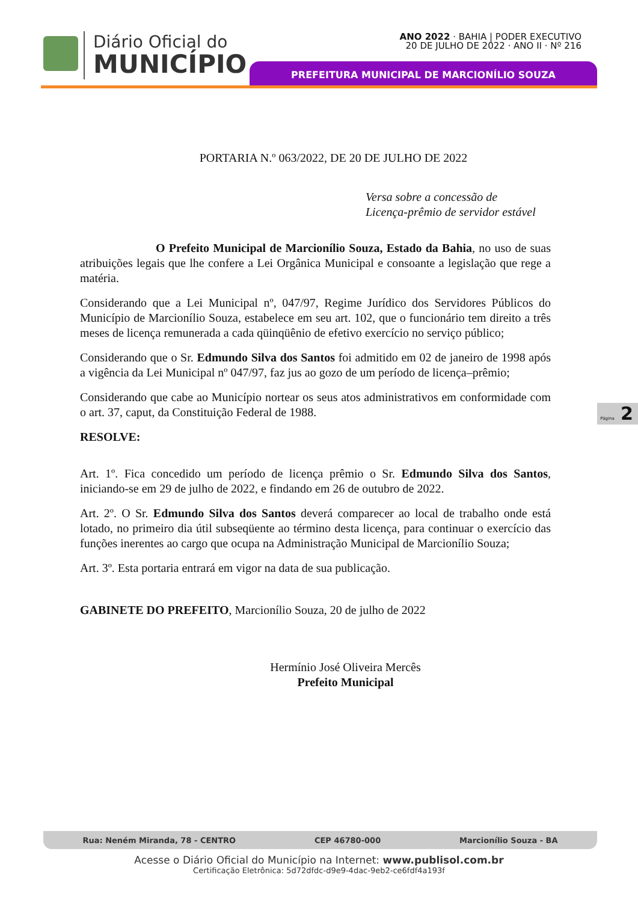Diário Oficial do
MUNICÍPIO
ANO 2022 · BAHIA | PODER EXECUTIVO
20 DE JULHO DE 2022 · ANO II · Nº 216
PREFEITURA MUNICIPAL DE MARCIONÍLIO SOUZA
PORTARIA N.º 063/2022, DE 20 DE JULHO DE 2022
Versa sobre a concessão de
Licença-prêmio de servidor estável
O Prefeito Municipal de Marcionílio Souza, Estado da Bahia, no uso de suas atribuições legais que lhe confere a Lei Orgânica Municipal e consoante a legislação que rege a matéria.
Considerando que a Lei Municipal nº, 047/97, Regime Jurídico dos Servidores Públicos do Município de Marcionílio Souza, estabelece em seu art. 102, que o funcionário tem direito a três meses de licença remunerada a cada qüinqüênio de efetivo exercício no serviço público;
Considerando que o Sr. Edmundo Silva dos Santos foi admitido em 02 de janeiro de 1998 após a vigência da Lei Municipal nº 047/97, faz jus ao gozo de um período de licença–prêmio;
Considerando que cabe ao Município nortear os seus atos administrativos em conformidade com o art. 37, caput, da Constituição Federal de 1988.
RESOLVE:
Art. 1º. Fica concedido um período de licença prêmio o Sr. Edmundo Silva dos Santos, iniciando-se em 29 de julho de 2022, e findando em 26 de outubro de 2022.
Art. 2º. O Sr. Edmundo Silva dos Santos deverá comparecer ao local de trabalho onde está lotado, no primeiro dia útil subseqüente ao término desta licença, para continuar o exercício das funções inerentes ao cargo que ocupa na Administração Municipal de Marcionílio Souza;
Art. 3º. Esta portaria entrará em vigor na data de sua publicação.
GABINETE DO PREFEITO, Marcionílio Souza, 20 de julho de 2022
Hermínio José Oliveira Mercês
Prefeito Municipal
Página 2
Rua: Neném Miranda, 78 - CENTRO CEP 46780-000 Marcionílio Souza - BA
Acesse o Diário Oficial do Município na Internet: www.publisol.com.br
Certificação Eletrônica: 5d72dfdc-d9e9-4dac-9eb2-ce6fdf4a193f